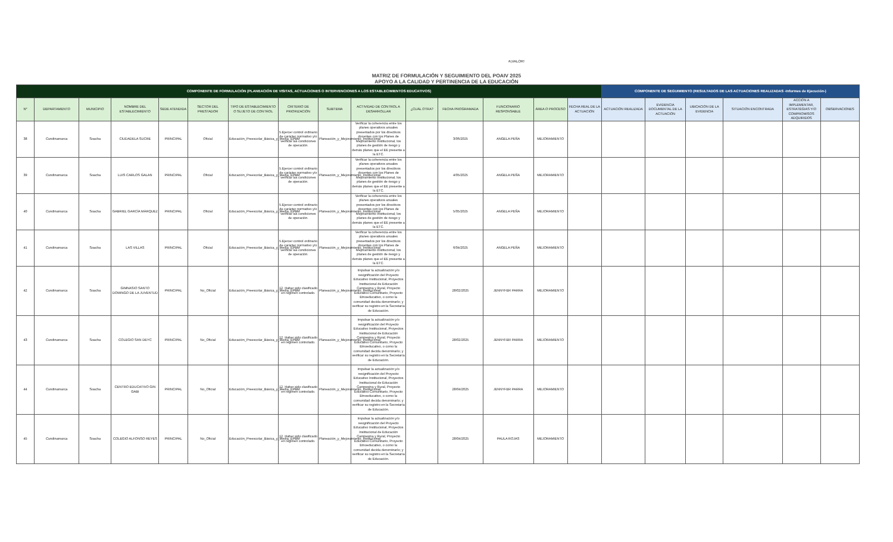#¡VALOR!
MATRIZ DE FORMULACIÓN Y SEGUIMIENTO DEL POAIV 2025
APOYO A LA CALIDAD Y PERTINENCIA DE LA EDUCACIÓN
| COMPONENTE DE FORMULACIÓN (PLANEACIÓN DE VISITAS, ACTUACIONES O INTERVENCIONES A LOS ESTABLECIMIENTOS EDUCATIVOS) | | | | | | | | | | | | | | | COMPONENTE DE SEGUIMIENTO (RESULTADOS DE LAS ACTUACIONES REALIZADAS -Informes de Ejecución-) | | | | | |
| --- | --- | --- | --- | --- | --- | --- | --- | --- | --- | --- | --- | --- | --- | --- | --- | --- | --- | --- | --- | --- |
| N° | DEPARTAMENTO | MUNICIPIO | NOMBRE DEL ESTABLECIMIENTO | SEDE ATENDIDA | SECTOR DEL PRESTADOR | TIPO DE ESTABLECIMIENTO O SUJETO DE CONTROL | CRITERIO DE PRIORIZACIÓN | SUBTEMA | ACTIVIDAD DE CONTROL A DESARROLLAR | ¿CUÁL OTRA? | FECHA PROGRAMADA | FUNCIONARIO RESPONSABLE | ÁREA O PROCESO | FECHA REAL DE LA ACTUACIÓN | ACTUACIÓN REALIZADA | EVIDENCIA DOCUMENTAL DE LA ACTUACIÓN | UBICACIÓN DE LA EVIDENCIA | SITUACIÓN ENCONTRADA | ACCIÓN A IMPLEMENTAR, ESTRATÉGIAS Y/O COMPROMISOS ADQUIRIDOS | OBSERVACIONES |
| 38 | Cundinamarca | Soacha | CIUDADELA SUCRE | PRINCIPAL | Oficial | Educación_Preescolar_Básica_y_Media_EPBM | 5.Ejercer control ordinario de carácter normativo y/o verificar las condiciones de operación. | Planeación_y_Mejoramiento_Institucional | Verificar la coherencia entre los planes operativos anuales presentados por los directivos docentes con los Planes de Mejoramiento Institucional, los planes de gestión de riesgo y demás planes que el EE presente a la ETC. | | 3/06/2025 | ANGELA PEÑA | MEJORAMIENTO | | | | | | | |
| 39 | Cundinamarca | Soacha | LUIS CARLOS GALAN | PRINCIPAL | Oficial | Educación_Preescolar_Básica_y_Media_EPBM | 5.Ejercer control ordinario de carácter normativo y/o verificar las condiciones de operación. | Planeación_y_Mejoramiento_Institucional | Verificar la coherencia entre los planes operativos anuales presentados por los directivos docentes con los Planes de Mejoramiento Institucional, los planes de gestión de riesgo y demás planes que el EE presente a la ETC. | | 4/05/2025 | ANGELA PEÑA | MEJORAMIENTO | | | | | | | |
| 40 | Cundinamarca | Soacha | GABRIEL GARCÍA MÁRQUEZ | PRINCIPAL | Oficial | Educación_Preescolar_Básica_y_Media_EPBM | 5.Ejercer control ordinario de carácter normativo y/o verificar las condiciones de operación. | Planeación_y_Mejoramiento_Institucional | Verificar la coherencia entre los planes operativos anuales presentados por los directivos docentes con los Planes de Mejoramiento Institucional, los planes de gestión de riesgo y demás planes que el EE presente a la ETC. | | 5/05/2025 | ANGELA PEÑA | MEJORAMIENTO | | | | | | | |
| 41 | Cundinamarca | Soacha | LAS VILLAS | PRINCIPAL | Oficial | Educación_Preescolar_Básica_y_Media_EPBM | 5.Ejercer control ordinario de carácter normativo y/o verificar las condiciones de operación. | Planeación_y_Mejoramiento_Institucional | Verificar la coherencia entre los planes operativos anuales presentados por los directivos docentes con los Planes de Mejoramiento Institucional, los planes de gestión de riesgo y demás planes que el EE presente a la ETC. | | 6/04/2025 | ANGELA PEÑA | MEJORAMIENTO | | | | | | | |
| 42 | Cundinamarca | Soacha | GIMNASIO SANTO DOMINGO DE LA JUVENTUD | PRINCIPAL | No_Oficial | Educación_Preescolar_Básica_y_Media_EPBM | 12. Haber sido clasificado en régimen controlado. | Planeación_y_Mejoramiento_Institucional | Impulsar la actualización y/o resignificación del Proyecto Educativo Institucional, Proyectos Institucional de Educación Campesina y Rural, Proyecto Educativo Comunitario, Proyecto Etnoeducativo, o como la comunidad decida denominarlo; y verificar su registro en la Secretaría de Educación. | | 28/02/2025 | JENNYFER PARRA | MEJORAMIENTO | | | | | | | |
| 43 | Cundinamarca | Soacha | COLEGIO SAN DEYC | PRINCIPAL | No_Oficial | Educación_Preescolar_Básica_y_Media_EPBM | 12. Haber sido clasificado en régimen controlado. | Planeación_y_Mejoramiento_Institucional | Impulsar la actualización y/o resignificación del Proyecto Educativo Institucional, Proyectos Institucional de Educación Campesina y Rural, Proyecto Educativo Comunitario, Proyecto Etnoeducativo, o como la comunidad decida denominarlo; y verificar su registro en la Secretaría de Educación. | | 28/02/2025 | JENNYFER PARRA | MEJORAMIENTO | | | | | | | |
| 44 | Cundinamarca | Soacha | CENTRO EDUCATIVO GIN GABI | PRINCIPAL | No_Oficial | Educación_Preescolar_Básica_y_Media_EPBM | 12. Haber sido clasificado en régimen controlado. | Planeación_y_Mejoramiento_Institucional | Impulsar la actualización y/o resignificación del Proyecto Educativo Institucional, Proyectos Institucional de Educación Campesina y Rural, Proyecto Educativo Comunitario, Proyecto Etnoeducativo, o como la comunidad decida denominarlo; y verificar su registro en la Secretaría de Educación. | | 28/04/2025 | JENNYFER PARRA | MEJORAMIENTO | | | | | | | |
| 45 | Cundinamarca | Soacha | COLEGIO ALFONSO REYES | PRINCIPAL | No_Oficial | Educación_Preescolar_Básica_y_Media_EPBM | 12. Haber sido clasificado en régimen controlado. | Planeación_y_Mejoramiento_Institucional | Impulsar la actualización y/o resignificación del Proyecto Educativo Institucional, Proyectos Institucional de Educación Campesina y Rural, Proyecto Educativo Comunitario, Proyecto Etnoeducativo, o como la comunidad decida denominarlo; y verificar su registro en la Secretaría de Educación. | | 28/04/2025 | PAULA ROJAS | MEJORAMIENTO | | | | | | | |